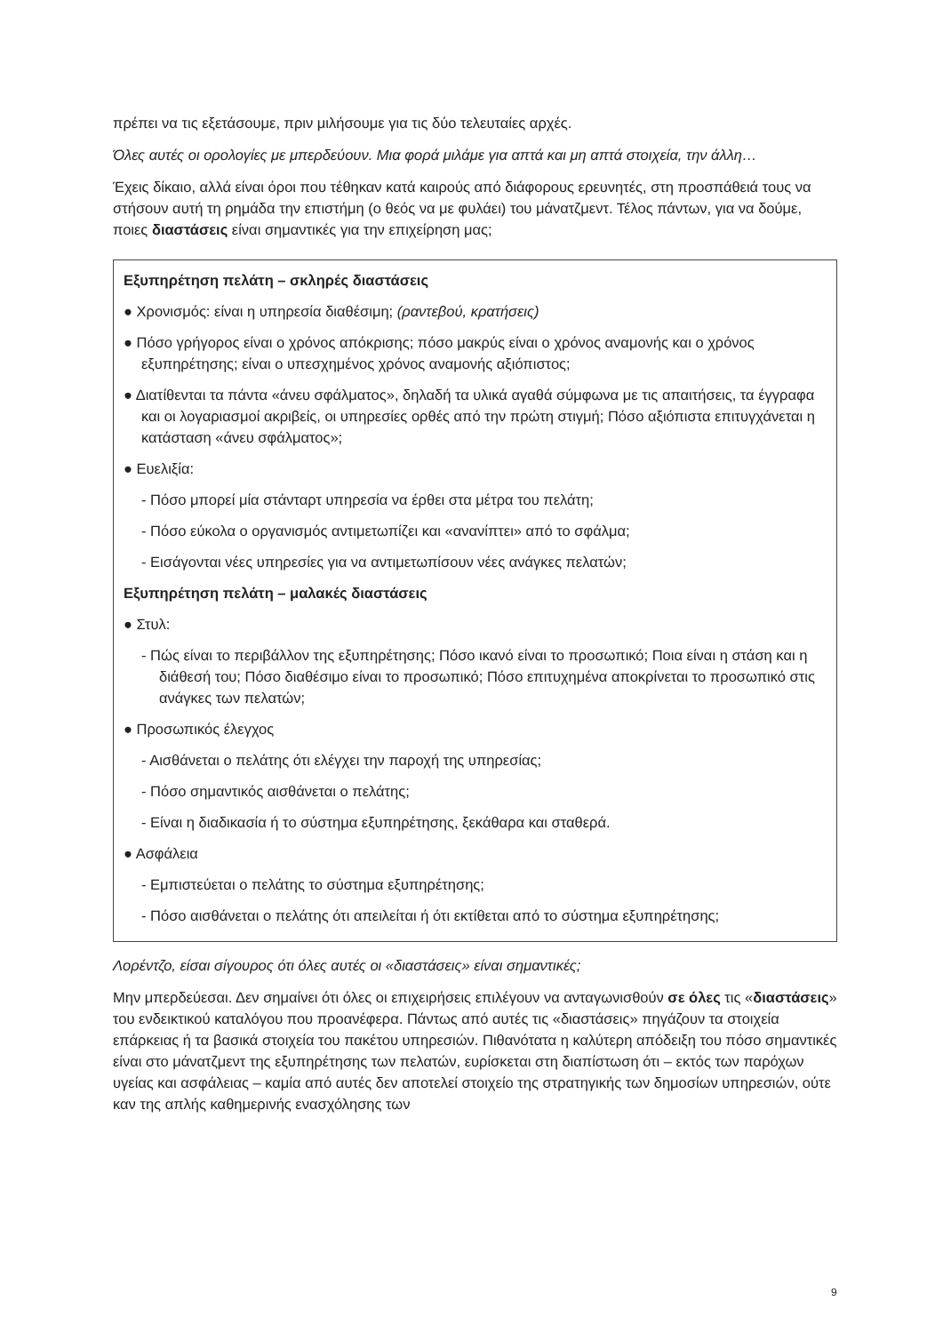πρέπει να τις εξετάσουμε, πριν μιλήσουμε για τις δύο τελευταίες αρχές.
Όλες αυτές οι ορολογίες με μπερδεύουν. Μια φορά μιλάμε για απτά και μη απτά στοιχεία, την άλλη…
Έχεις δίκαιο, αλλά είναι όροι που τέθηκαν κατά καιρούς από διάφορους ερευνητές, στη προσπάθειά τους να στήσουν αυτή τη ρημάδα την επιστήμη (ο θεός να με φυλάει) του μάνατζμεντ. Τέλος πάντων, για να δούμε, ποιες διαστάσεις είναι σημαντικές για την επιχείρηση μας;
Εξυπηρέτηση πελάτη – σκληρές διαστάσεις
● Χρονισμός: είναι η υπηρεσία διαθέσιμη; (ραντεβού, κρατήσεις)
● Πόσο γρήγορος είναι ο χρόνος απόκρισης; πόσο μακρύς είναι ο χρόνος αναμονής και ο χρόνος εξυπηρέτησης; είναι ο υπεσχημένος χρόνος αναμονής αξιόπιστος;
● Διατίθενται τα πάντα «άνευ σφάλματος», δηλαδή τα υλικά αγαθά σύμφωνα με τις απαιτήσεις, τα έγγραφα και οι λογαριασμοί ακριβείς, οι υπηρεσίες ορθές από την πρώτη στιγμή; Πόσο αξιόπιστα επιτυγχάνεται η κατάσταση «άνευ σφάλματος»;
● Ευελιξία:
- Πόσο μπορεί μία στάνταρτ υπηρεσία να έρθει στα μέτρα του πελάτη;
- Πόσο εύκολα ο οργανισμός αντιμετωπίζει και «ανανίπτει» από το σφάλμα;
- Εισάγονται νέες υπηρεσίες για να αντιμετωπίσουν νέες ανάγκες πελατών;
Εξυπηρέτηση πελάτη – μαλακές διαστάσεις
● Στυλ:
- Πώς είναι το περιβάλλον της εξυπηρέτησης; Πόσο ικανό είναι το προσωπικό; Ποια είναι η στάση και η διάθεσή του; Πόσο διαθέσιμο είναι το προσωπικό; Πόσο επιτυχημένα αποκρίνεται το προσωπικό στις ανάγκες των πελατών;
● Προσωπικός έλεγχος
- Αισθάνεται ο πελάτης ότι ελέγχει την παροχή της υπηρεσίας;
- Πόσο σημαντικός αισθάνεται ο πελάτης;
- Είναι η διαδικασία ή το σύστημα εξυπηρέτησης, ξεκάθαρα και σταθερά.
● Ασφάλεια
- Εμπιστεύεται ο πελάτης το σύστημα εξυπηρέτησης;
- Πόσο αισθάνεται ο πελάτης ότι απειλείται ή ότι εκτίθεται από το σύστημα εξυπηρέτησης;
Λορέντζο, είσαι σίγουρος ότι όλες αυτές οι «διαστάσεις» είναι σημαντικές;
Μην μπερδεύεσαι. Δεν σημαίνει ότι όλες οι επιχειρήσεις επιλέγουν να ανταγωνισθούν σε όλες τις «διαστάσεις» του ενδεικτικού καταλόγου που προανέφερα. Πάντως από αυτές τις «διαστάσεις» πηγάζουν τα στοιχεία επάρκειας ή τα βασικά στοιχεία του πακέτου υπηρεσιών. Πιθανότατα η καλύτερη απόδειξη του πόσο σημαντικές είναι στο μάνατζμεντ της εξυπηρέτησης των πελατών, ευρίσκεται στη διαπίστωση ότι – εκτός των παρόχων υγείας και ασφάλειας – καμία από αυτές δεν αποτελεί στοιχείο της στρατηγικής των δημοσίων υπηρεσιών, ούτε καν της απλής καθημερινής ενασχόλησης των
9